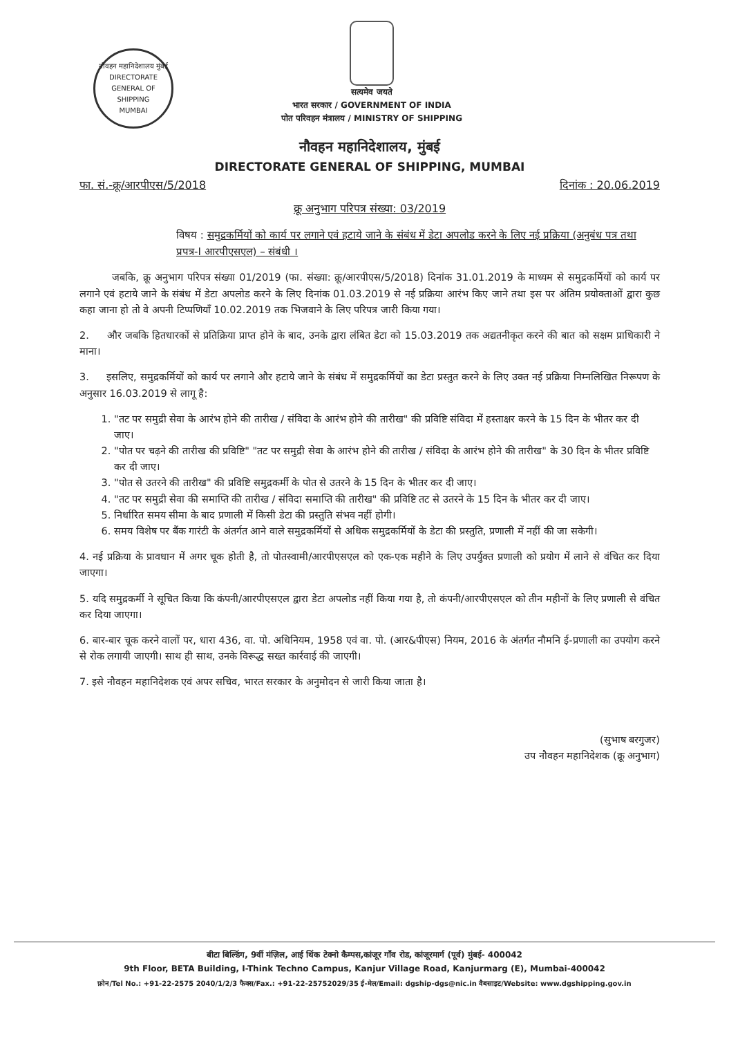नौवहन महानिदेशालय मुंबई
DIRECTORATE GENERAL OF SHIPPING
MUMBAI
सत्यमेव जयते
भारत सरकार / GOVERNMENT OF INDIA
पोत परिवहन मंत्रालय / MINISTRY OF SHIPPING
नौवहन महानिदेशालय, मुंबई
DIRECTORATE GENERAL OF SHIPPING, MUMBAI
फा. सं.-क्रू/आरपीएस/5/2018 दिनांक : 20.06.2019
क्रू अनुभाग परिपत्र संख्या: 03/2019
विषय : समुद्रकर्मियों को कार्य पर लगाने एवं हटाये जाने के संबंध में डेटा अपलोड करने के लिए नई प्रक्रिया (अनुबंध पत्र तथा प्रपत्र-I आरपीएसएल) – संबंधी ।
जबकि, क्रू अनुभाग परिपत्र संख्या 01/2019 (फा. संख्या: क्रू/आरपीएस/5/2018) दिनांक 31.01.2019 के माध्यम से समुद्रकर्मियों को कार्य पर लगाने एवं हटाये जाने के संबंध में डेटा अपलोड करने के लिए दिनांक 01.03.2019 से नई प्रक्रिया आरंभ किए जाने तथा इस पर अंतिम प्रयोक्ताओं द्वारा कुछ कहा जाना हो तो वे अपनी टिप्पणियाँ 10.02.2019 तक भिजवाने के लिए परिपत्र जारी किया गया।
2. और जबकि हितधारकों से प्रतिक्रिया प्राप्त होने के बाद, उनके द्वारा लंबित डेटा को 15.03.2019 तक अद्यतनीकृत करने की बात को सक्षम प्राधिकारी ने माना।
3. इसलिए, समुद्रकर्मियों को कार्य पर लगाने और हटाये जाने के संबंध में समुद्रकर्मियों का डेटा प्रस्तुत करने के लिए उक्त नई प्रक्रिया निम्नलिखित निरूपण के अनुसार 16.03.2019 से लागू है:
1. "तट पर समुद्री सेवा के आरंभ होने की तारीख / संविदा के आरंभ होने की तारीख" की प्रविष्टि संविदा में हस्ताक्षर करने के 15 दिन के भीतर कर दी जाए।
2. "पोत पर चढ़ने की तारीख की प्रविष्टि" "तट पर समुद्री सेवा के आरंभ होने की तारीख / संविदा के आरंभ होने की तारीख" के 30 दिन के भीतर प्रविष्टि कर दी जाए।
3. "पोत से उतरने की तारीख" की प्रविष्टि समुद्रकर्मी के पोत से उतरने के 15 दिन के भीतर कर दी जाए।
4. "तट पर समुद्री सेवा की समाप्ति की तारीख / संविदा समाप्ति की तारीख" की प्रविष्टि तट से उतरने के 15 दिन के भीतर कर दी जाए।
5. निर्धारित समय सीमा के बाद प्रणाली में किसी डेटा की प्रस्तुति संभव नहीं होगी।
6. समय विशेष पर बैंक गारंटी के अंतर्गत आने वाले समुद्रकर्मियों से अधिक समुद्रकर्मियों के डेटा की प्रस्तुति, प्रणाली में नहीं की जा सकेगी।
4. नई प्रक्रिया के प्रावधान में अगर चूक होती है, तो पोतस्वामी/आरपीएसएल को एक-एक महीने के लिए उपर्युक्त प्रणाली को प्रयोग में लाने से वंचित कर दिया जाएगा।
5. यदि समुद्रकर्मी ने सूचित किया कि कंपनी/आरपीएसएल द्वारा डेटा अपलोड नहीं किया गया है, तो कंपनी/आरपीएसएल को तीन महीनों के लिए प्रणाली से वंचित कर दिया जाएगा।
6. बार-बार चूक करने वालों पर, धारा 436, वा. पो. अधिनियम, 1958 एवं वा. पो. (आर&पीएस) नियम, 2016 के अंतर्गत नौमनि ई-प्रणाली का उपयोग करने से रोक लगायी जाएगी। साथ ही साथ, उनके विरूद्ध सख्त कार्रवाई की जाएगी।
7. इसे नौवहन महानिदेशक एवं अपर सचिव, भारत सरकार के अनुमोदन से जारी किया जाता है।
(सुभाष बरगुजर)
उप नौवहन महानिदेशक (क्रू अनुभाग)
बीटा बिल्डिंग, 9वीं मंज़िल, आई थिंक टेक्नो कैम्पस,कांजूर गाँव रोड, कांजूरमार्ग (पूर्व) मुंबई- 400042
9th Floor, BETA Building, I-Think Techno Campus, Kanjur Village Road, Kanjurmarg (E), Mumbai-400042
फ़ोन/Tel No.: +91-22-2575 2040/1/2/3 फैक्स/Fax.: +91-22-25752029/35 ई-मेल/Email: dgship-dgs@nic.in वैबसाइट/Website: www.dgshipping.gov.in